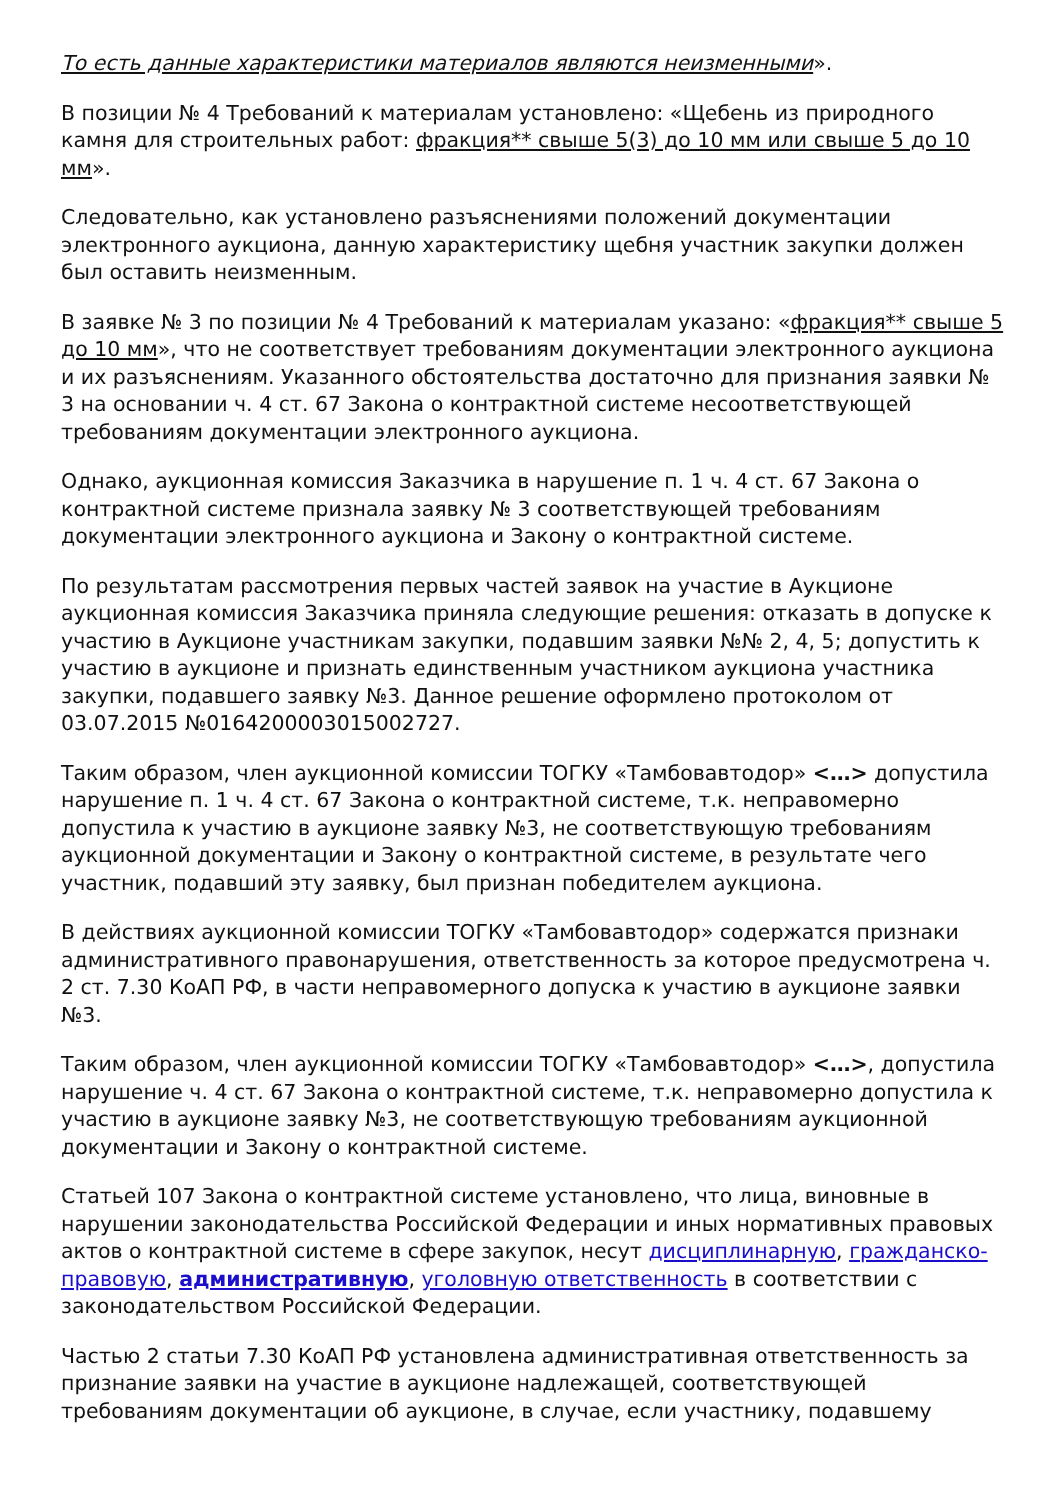То есть данные характеристики материалов являются неизменными».
В позиции № 4 Требований к материалам установлено: «Щебень из природного камня для строительных работ: фракция** свыше 5(3) до 10 мм или свыше 5 до 10 мм».
Следовательно, как установлено разъяснениями положений документации электронного аукциона, данную характеристику щебня участник закупки должен был оставить неизменным.
В заявке № 3 по позиции № 4 Требований к материалам указано: «фракция** свыше 5 до 10 мм», что не соответствует требованиям документации электронного аукциона и их разъяснениям. Указанного обстоятельства достаточно для признания заявки № 3 на основании ч. 4 ст. 67 Закона о контрактной системе несоответствующей требованиям документации электронного аукциона.
Однако, аукционная комиссия Заказчика в нарушение п. 1 ч. 4 ст. 67 Закона о контрактной системе признала заявку № 3 соответствующей требованиям документации электронного аукциона и Закону о контрактной системе.
По результатам рассмотрения первых частей заявок на участие в Аукционе аукционная комиссия Заказчика приняла следующие решения: отказать в допуске к участию в Аукционе участникам закупки, подавшим заявки №№ 2, 4, 5; допустить к участию в аукционе и признать единственным участником аукциона участника закупки, подавшего заявку №3. Данное решение оформлено протоколом от 03.07.2015 №0164200003015002727.
Таким образом, член аукционной комиссии ТОГКУ «Тамбовавтодор» <…> допустила нарушение п. 1 ч. 4 ст. 67 Закона о контрактной системе, т.к. неправомерно допустила к участию в аукционе заявку №3, не соответствующую требованиям аукционной документации и Закону о контрактной системе, в результате чего участник, подавший эту заявку, был признан победителем аукциона.
В действиях аукционной комиссии ТОГКУ «Тамбовавтодор» содержатся признаки административного правонарушения, ответственность за которое предусмотрена ч. 2 ст. 7.30 КоАП РФ, в части неправомерного допуска к участию в аукционе заявки №3.
Таким образом, член аукционной комиссии ТОГКУ «Тамбовавтодор» <…>, допустила нарушение ч. 4 ст. 67 Закона о контрактной системе, т.к. неправомерно допустила к участию в аукционе заявку №3, не соответствующую требованиям аукционной документации и Закону о контрактной системе.
Статьей 107 Закона о контрактной системе установлено, что лица, виновные в нарушении законодательства Российской Федерации и иных нормативных правовых актов о контрактной системе в сфере закупок, несут дисциплинарную, гражданско-правовую, административную, уголовную ответственность в соответствии с законодательством Российской Федерации.
Частью 2 статьи 7.30 КоАП РФ установлена административная ответственность за признание заявки на участие в аукционе надлежащей, соответствующей требованиям документации об аукционе, в случае, если участнику, подавшему